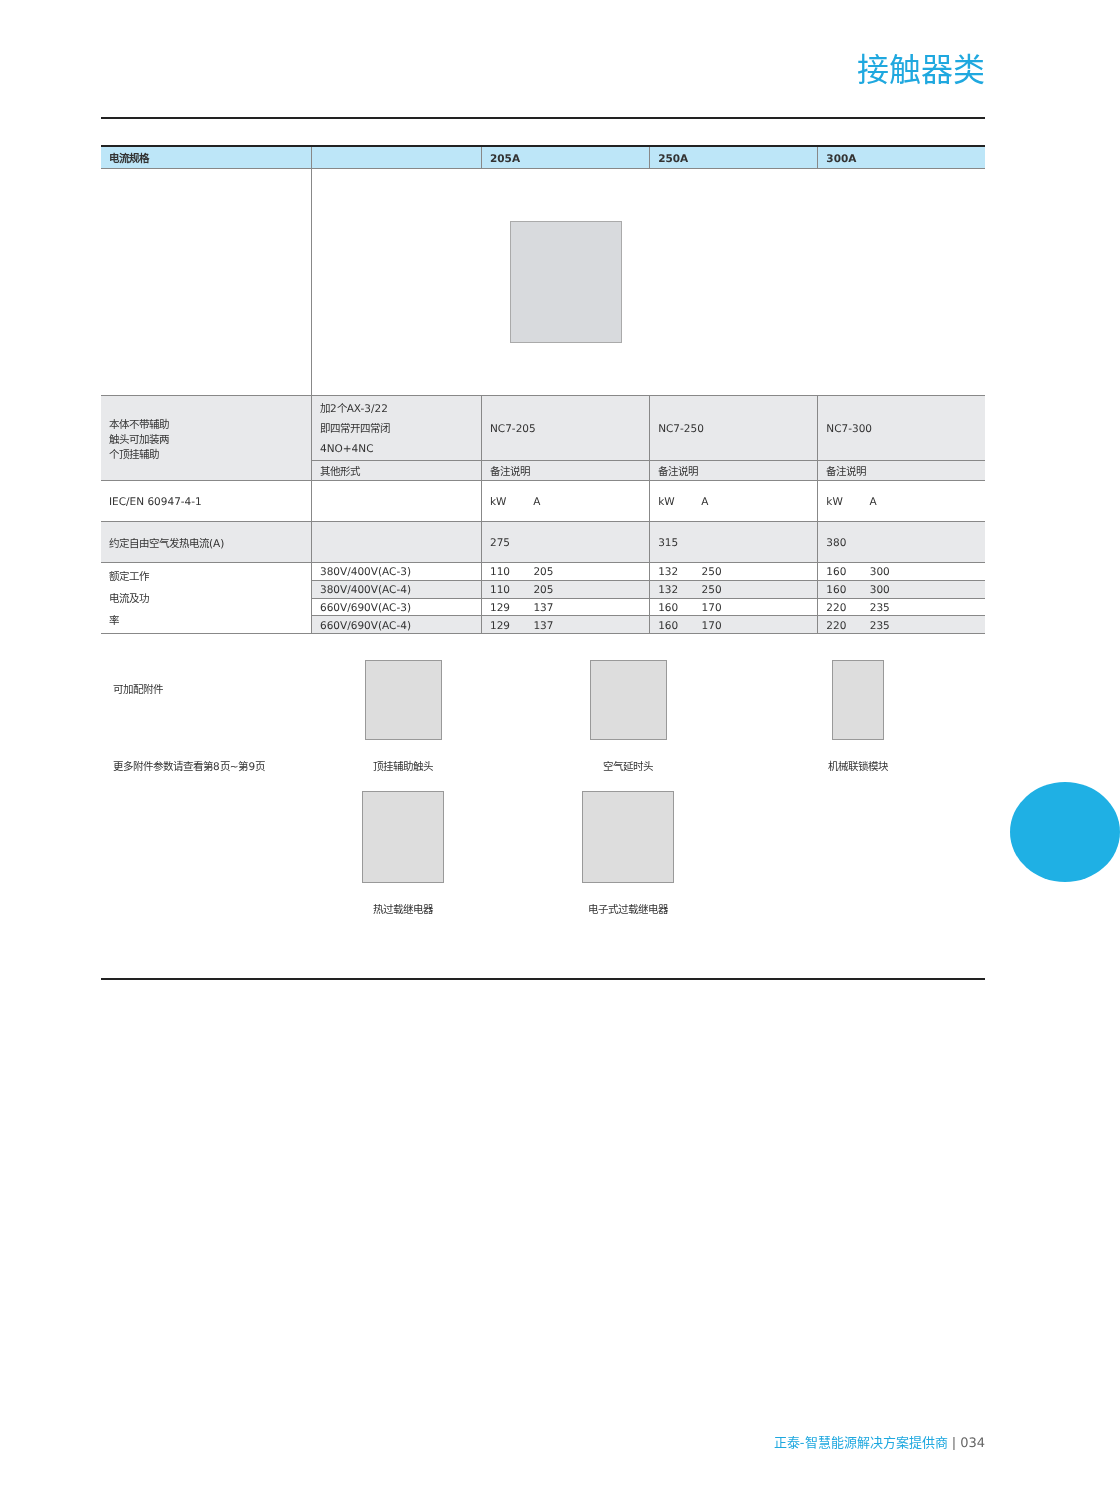接触器类
| 电流规格 | | 205A | 250A | 300A |
| --- | --- | --- | --- | --- |
| 本体不带辅助 触头可加装两 个顶挂辅助 | 加2个AX-3/22 即四常开四常闭 4NO+4NC | NC7-205 | NC7-250 | NC7-300 |
| | 其他形式 | 备注说明 | 备注说明 | 备注说明 |
| IEC/EN 60947-4-1 | | kW A | kW A | kW A |
| 约定自由空气发热电流(A) | | 275 | 315 | 380 |
| 额定工作 电流及功 率 | 380V/400V(AC-3) | 110 205 | 132 250 | 160 300 |
| | 380V/400V(AC-4) | 110 205 | 132 250 | 160 300 |
| | 660V/690V(AC-3) | 129 137 | 160 170 | 220 235 |
| | 660V/690V(AC-4) | 129 137 | 160 170 | 220 235 |
可加配附件
更多附件参数请查看第8页~第9页
顶挂辅助触头
空气延时头
机械联锁模块
热过载继电器
电子式过载继电器
正泰-智慧能源解决方案提供商 | 034